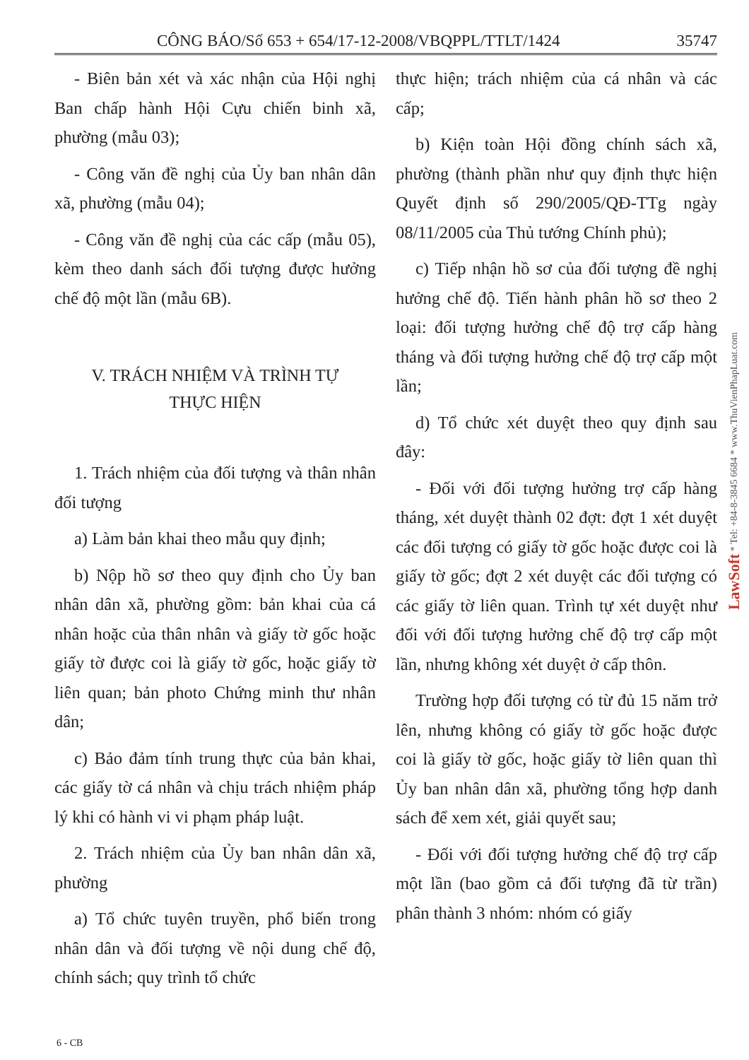CÔNG BÁO/Số 653 + 654/17-12-2008/VBQPPL/TTLT/1424 35747
- Biên bản xét và xác nhận của Hội nghị Ban chấp hành Hội Cựu chiến binh xã, phường (mẫu 03);
- Công văn đề nghị của Ủy ban nhân dân xã, phường (mẫu 04);
- Công văn đề nghị của các cấp (mẫu 05), kèm theo danh sách đối tượng được hưởng chế độ một lần (mẫu 6B).
V. TRÁCH NHIỆM VÀ TRÌNH TỰ
THỰC HIỆN
1. Trách nhiệm của đối tượng và thân nhân đối tượng
a) Làm bản khai theo mẫu quy định;
b) Nộp hồ sơ theo quy định cho Ủy ban nhân dân xã, phường gồm: bản khai của cá nhân hoặc của thân nhân và giấy tờ gốc hoặc giấy tờ được coi là giấy tờ gốc, hoặc giấy tờ liên quan; bản photo Chứng minh thư nhân dân;
c) Bảo đảm tính trung thực của bản khai, các giấy tờ cá nhân và chịu trách nhiệm pháp lý khi có hành vi vi phạm pháp luật.
2. Trách nhiệm của Ủy ban nhân dân xã, phường
a) Tổ chức tuyên truyền, phổ biến trong nhân dân và đối tượng về nội dung chế độ, chính sách; quy trình tổ chức
thực hiện; trách nhiệm của cá nhân và các cấp;
b) Kiện toàn Hội đồng chính sách xã, phường (thành phần như quy định thực hiện Quyết định số 290/2005/QĐ-TTg ngày 08/11/2005 của Thủ tướng Chính phủ);
c) Tiếp nhận hồ sơ của đối tượng đề nghị hưởng chế độ. Tiến hành phân hồ sơ theo 2 loại: đối tượng hưởng chế độ trợ cấp hàng tháng và đối tượng hưởng chế độ trợ cấp một lần;
d) Tổ chức xét duyệt theo quy định sau đây:
- Đối với đối tượng hưởng trợ cấp hàng tháng, xét duyệt thành 02 đợt: đợt 1 xét duyệt các đối tượng có giấy tờ gốc hoặc được coi là giấy tờ gốc; đợt 2 xét duyệt các đối tượng có các giấy tờ liên quan. Trình tự xét duyệt như đối với đối tượng hưởng chế độ trợ cấp một lần, nhưng không xét duyệt ở cấp thôn.
Trường hợp đối tượng có từ đủ 15 năm trở lên, nhưng không có giấy tờ gốc hoặc được coi là giấy tờ gốc, hoặc giấy tờ liên quan thì Ủy ban nhân dân xã, phường tổng hợp danh sách để xem xét, giải quyết sau;
- Đối với đối tượng hưởng chế độ trợ cấp một lần (bao gồm cả đối tượng đã từ trần) phân thành 3 nhóm: nhóm có giấy
LawSoft * Tel: +84-8-3845 6684 * www.ThuVienPhapLuat.com
6 - CB